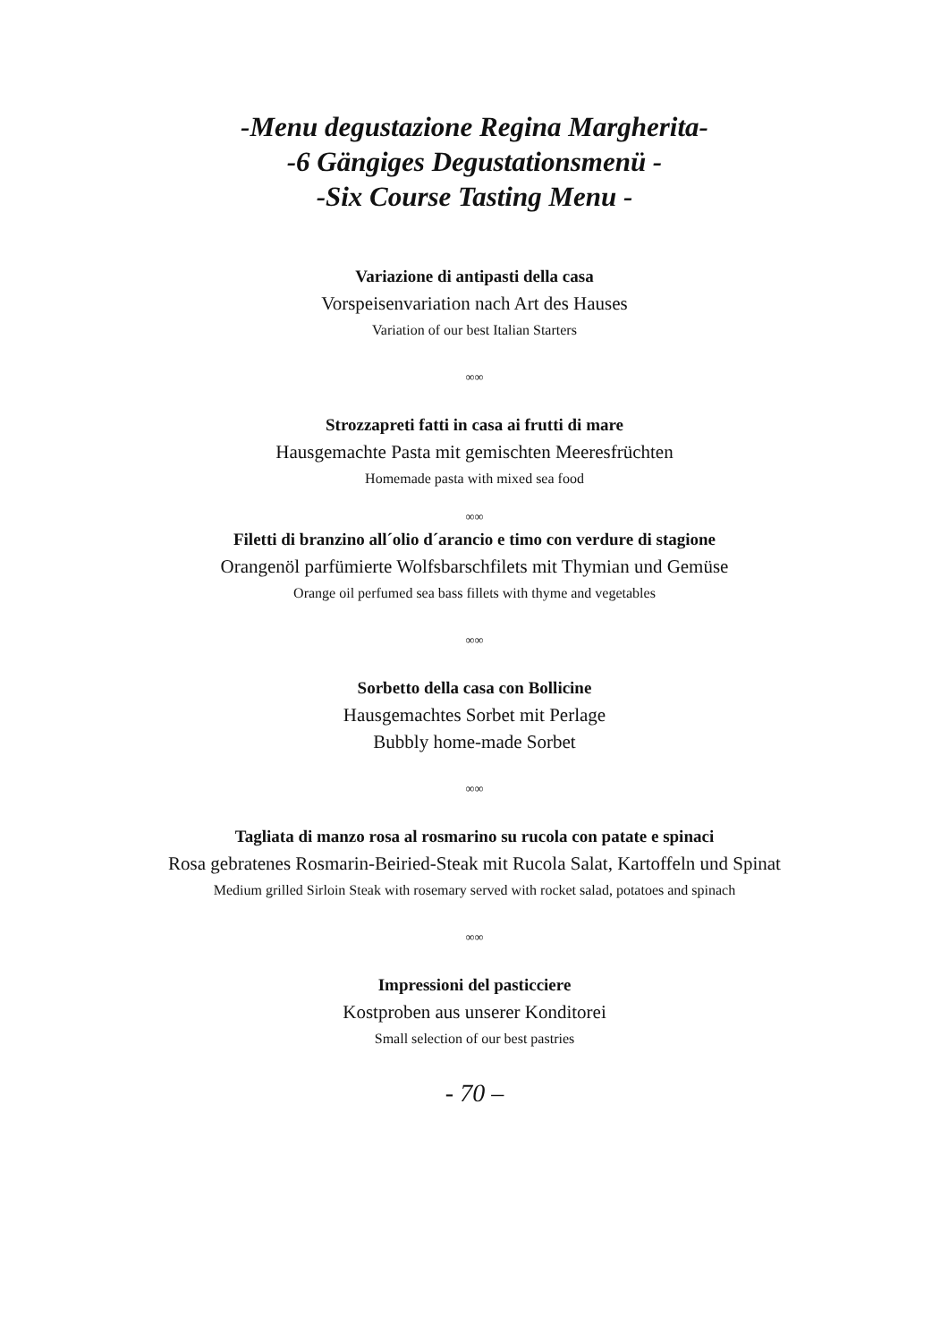-Menu degustazione Regina Margherita-
-6 Gängiges Degustationsmenü -
-Six Course Tasting Menu -
Variazione di antipasti della casa
Vorspeisenvariation nach Art des Hauses
Variation of our best Italian Starters
∞∞
Strozzapreti fatti in casa ai frutti di mare
Hausgemachte Pasta mit gemischten Meeresfrüchten
Homemade pasta with mixed sea food
∞∞
Filetti di branzino all´olio d´arancio e timo con verdure di stagione
Orangenöl parfümierte Wolfsbarschfilets mit Thymian und Gemüse
Orange oil perfumed sea bass fillets with thyme and vegetables
∞∞
Sorbetto della casa con Bollicine
Hausgemachtes Sorbet mit Perlage
Bubbly home-made Sorbet
∞∞
Tagliata di manzo rosa al rosmarino su rucola con patate e spinaci
Rosa gebratenes Rosmarin-Beiried-Steak mit Rucola Salat, Kartoffeln und Spinat
Medium grilled Sirloin Steak with rosemary served with rocket salad, potatoes and spinach
∞∞
Impressioni del pasticciere
Kostproben aus unserer Konditorei
Small selection of our best pastries
- 70 –